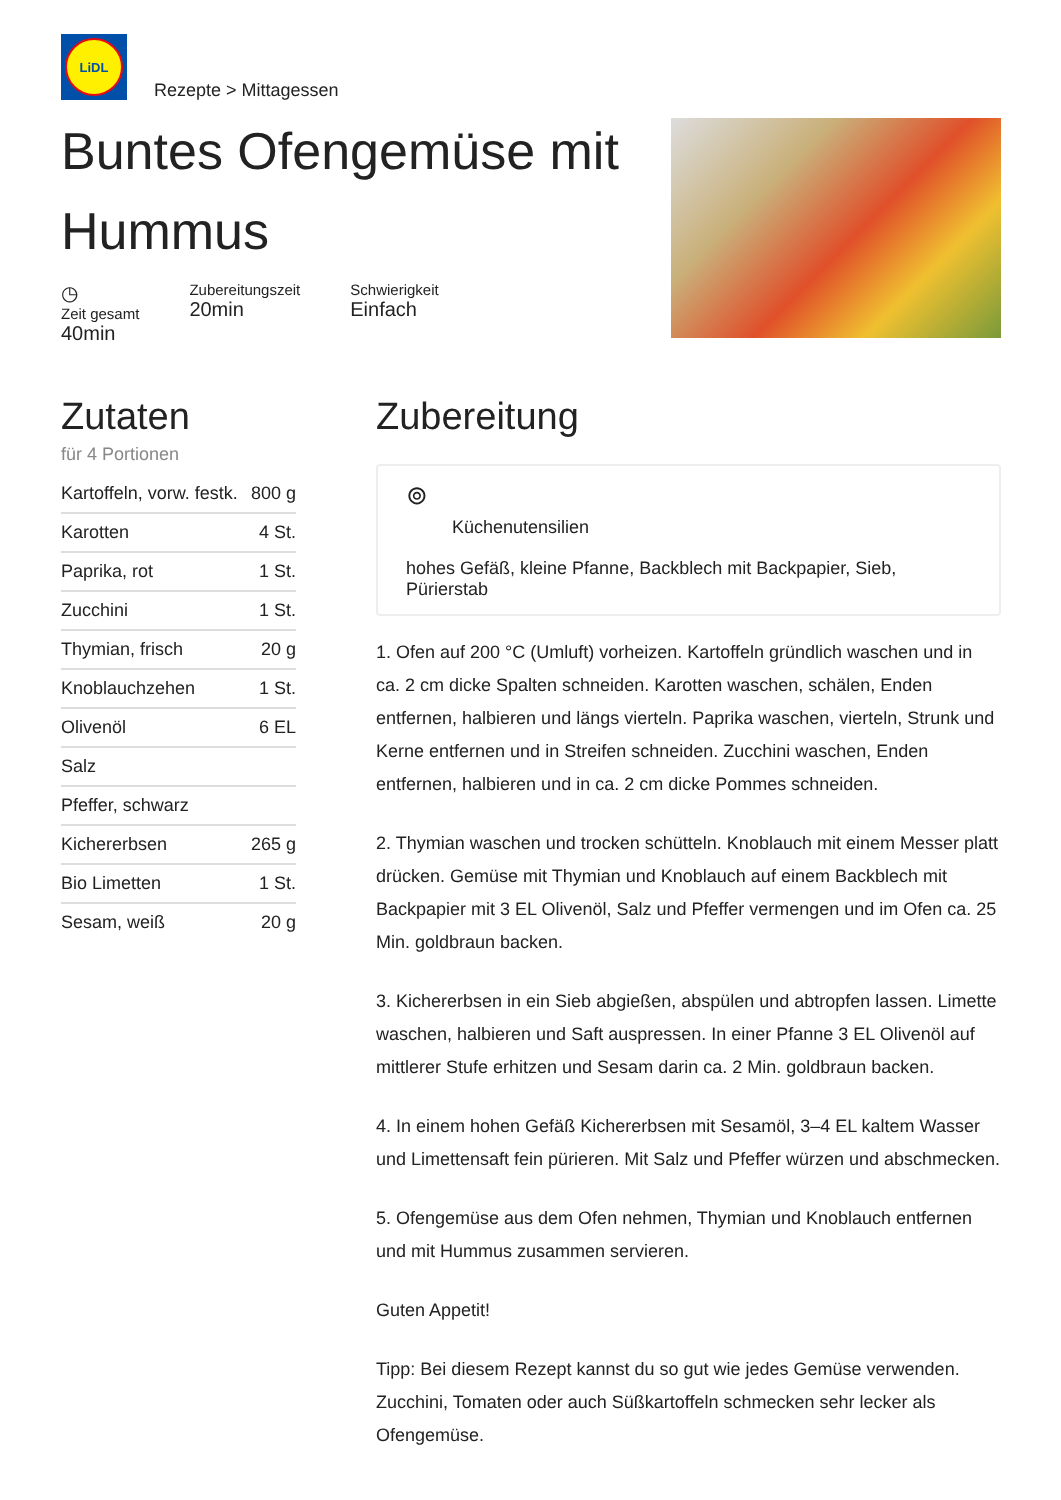LiDL
Rezepte > Mittagessen
Buntes Ofengemüse mit
Hummus
◷
Zeit gesamt
40min
Zubereitungszeit
20min
Schwierigkeit
Einfach
Zutaten
für 4 Portionen
| Kartoffeln, vorw. festk. | 800 g |
| Karotten | 4 St. |
| Paprika, rot | 1 St. |
| Zucchini | 1 St. |
| Thymian, frisch | 20 g |
| Knoblauchzehen | 1 St. |
| Olivenöl | 6 EL |
| Salz | |
| Pfeffer, schwarz | |
| Kichererbsen | 265 g |
| Bio Limetten | 1 St. |
| Sesam, weiß | 20 g |
Zubereitung
⊚
Küchenutensilien
hohes Gefäß, kleine Pfanne, Backblech mit Backpapier, Sieb, Pürierstab
1. Ofen auf 200 °C (Umluft) vorheizen. Kartoffeln gründlich waschen und in ca. 2 cm dicke Spalten schneiden. Karotten waschen, schälen, Enden entfernen, halbieren und längs vierteln. Paprika waschen, vierteln, Strunk und Kerne entfernen und in Streifen schneiden. Zucchini waschen, Enden entfernen, halbieren und in ca. 2 cm dicke Pommes schneiden.
2. Thymian waschen und trocken schütteln. Knoblauch mit einem Messer platt drücken. Gemüse mit Thymian und Knoblauch auf einem Backblech mit Backpapier mit 3 EL Olivenöl, Salz und Pfeffer vermengen und im Ofen ca. 25 Min. goldbraun backen.
3. Kichererbsen in ein Sieb abgießen, abspülen und abtropfen lassen. Limette waschen, halbieren und Saft auspressen. In einer Pfanne 3 EL Olivenöl auf mittlerer Stufe erhitzen und Sesam darin ca. 2 Min. goldbraun backen.
4. In einem hohen Gefäß Kichererbsen mit Sesamöl, 3–4 EL kaltem Wasser und Limettensaft fein pürieren. Mit Salz und Pfeffer würzen und abschmecken.
5. Ofengemüse aus dem Ofen nehmen, Thymian und Knoblauch entfernen und mit Hummus zusammen servieren.
Guten Appetit!
Tipp: Bei diesem Rezept kannst du so gut wie jedes Gemüse verwenden. Zucchini, Tomaten oder auch Süßkartoffeln schmecken sehr lecker als Ofengemüse.